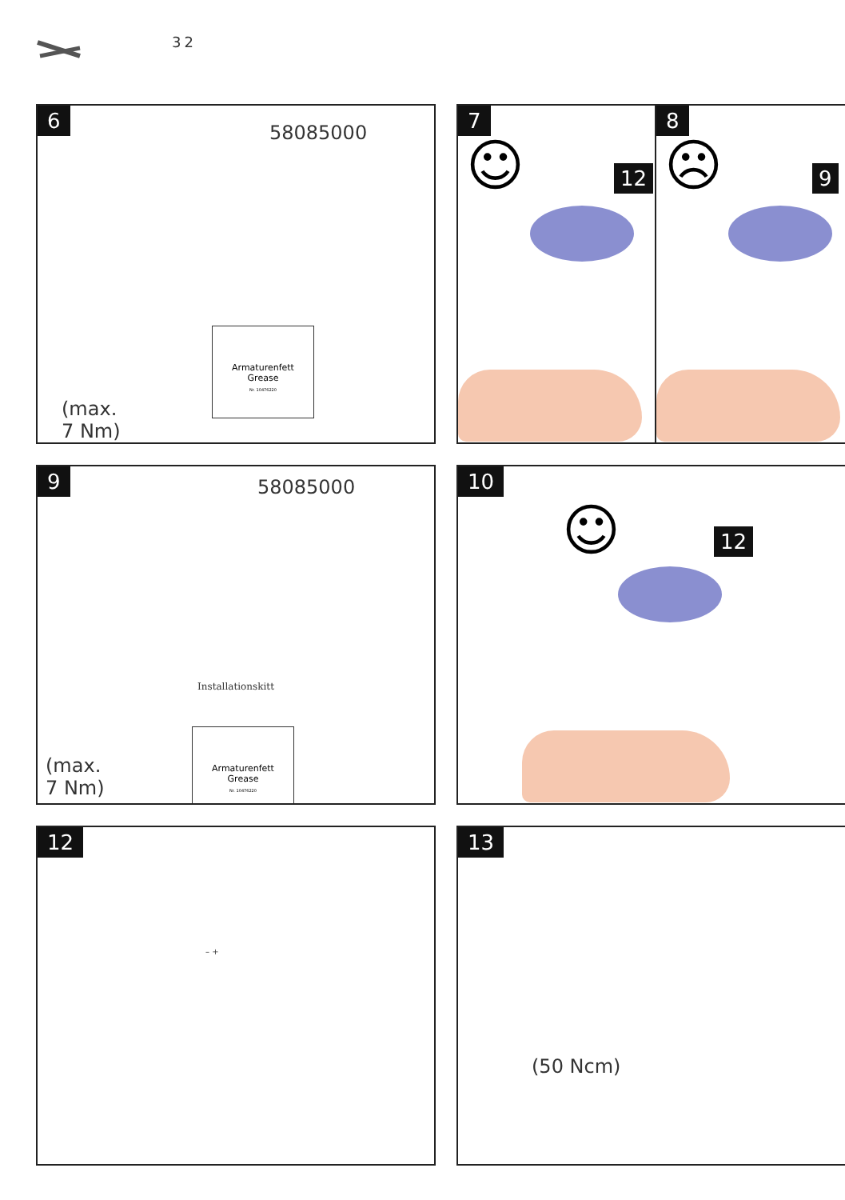32
6
58085000
Armaturenfett
Grease
Nr. 10476220
(max.
7 Nm)
7
☺ 12
8
☹ 9
9
58085000
Installationskitt
Armaturenfett
Grease
Nr. 10476220
(max.
7 Nm)
10
☺ 12
12
– +
13
(50 Ncm)